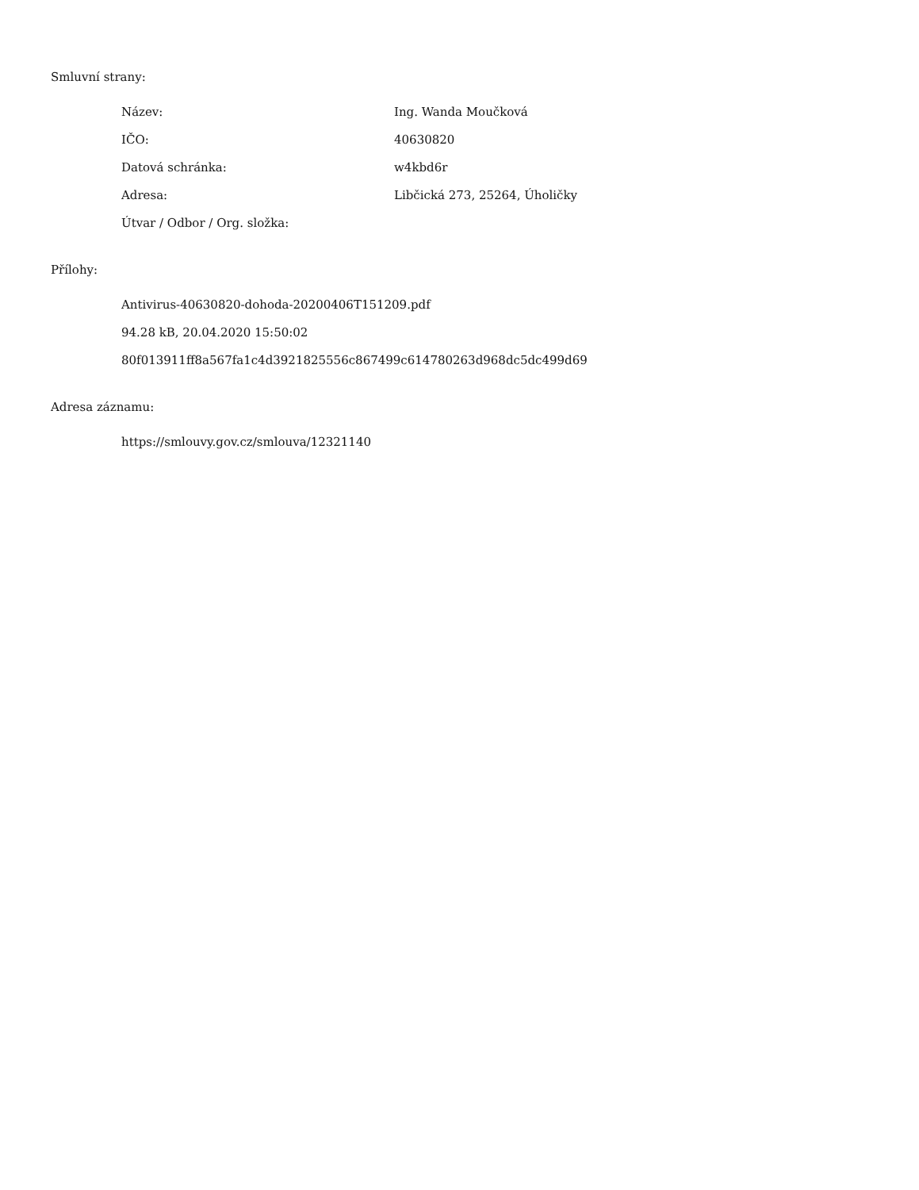Smluvní strany:
Název: Ing. Wanda Moučková
IČO: 40630820
Datová schránka: w4kbd6r
Adresa: Libčická 273, 25264, Úholičky
Útvar / Odbor / Org. složka:
Přílohy:
Antivirus-40630820-dohoda-20200406T151209.pdf
94.28 kB, 20.04.2020 15:50:02
80f013911ff8a567fa1c4d3921825556c867499c614780263d968dc5dc499d69
Adresa záznamu:
https://smlouvy.gov.cz/smlouva/12321140